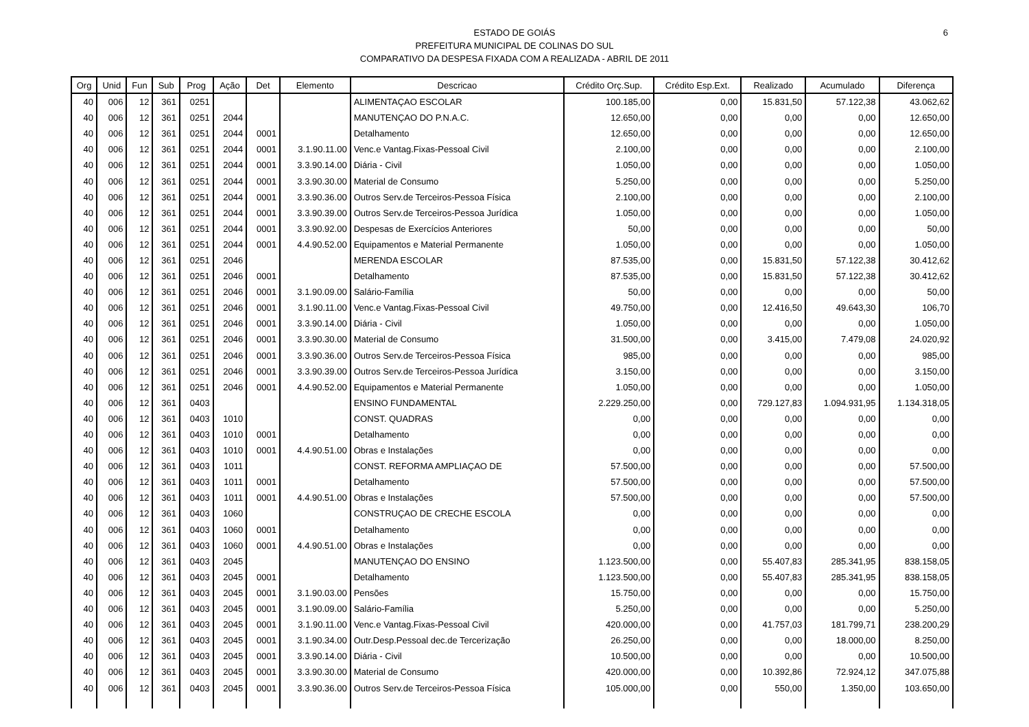6
ESTADO DE GOIÁS
PREFEITURA MUNICIPAL DE COLINAS DO SUL
COMPARATIVO DA DESPESA FIXADA COM A REALIZADA - ABRIL DE 2011
| Org | Unid | Fun | Sub | Prog | Ação | Det | Elemento | Descricao | Crédito Orç.Sup. | Crédito Esp.Ext. | Realizado | Acumulado | Diferença |
| --- | --- | --- | --- | --- | --- | --- | --- | --- | --- | --- | --- | --- | --- |
| 40 | 006 | 12 | 361 | 0251 | | | | ALIMENTAÇAO ESCOLAR | 100.185,00 | 0,00 | 15.831,50 | 57.122,38 | 43.062,62 |
| 40 | 006 | 12 | 361 | 0251 | 2044 | | | MANUTENÇAO DO P.N.A.C. | 12.650,00 | 0,00 | 0,00 | 0,00 | 12.650,00 |
| 40 | 006 | 12 | 361 | 0251 | 2044 | 0001 | | Detalhamento | 12.650,00 | 0,00 | 0,00 | 0,00 | 12.650,00 |
| 40 | 006 | 12 | 361 | 0251 | 2044 | 0001 | 3.1.90.11.00 | Venc.e Vantag.Fixas-Pessoal Civil | 2.100,00 | 0,00 | 0,00 | 0,00 | 2.100,00 |
| 40 | 006 | 12 | 361 | 0251 | 2044 | 0001 | 3.3.90.14.00 | Diária - Civil | 1.050,00 | 0,00 | 0,00 | 0,00 | 1.050,00 |
| 40 | 006 | 12 | 361 | 0251 | 2044 | 0001 | 3.3.90.30.00 | Material de Consumo | 5.250,00 | 0,00 | 0,00 | 0,00 | 5.250,00 |
| 40 | 006 | 12 | 361 | 0251 | 2044 | 0001 | 3.3.90.36.00 | Outros Serv.de Terceiros-Pessoa Física | 2.100,00 | 0,00 | 0,00 | 0,00 | 2.100,00 |
| 40 | 006 | 12 | 361 | 0251 | 2044 | 0001 | 3.3.90.39.00 | Outros Serv.de Terceiros-Pessoa Jurídica | 1.050,00 | 0,00 | 0,00 | 0,00 | 1.050,00 |
| 40 | 006 | 12 | 361 | 0251 | 2044 | 0001 | 3.3.90.92.00 | Despesas de Exercícios Anteriores | 50,00 | 0,00 | 0,00 | 0,00 | 50,00 |
| 40 | 006 | 12 | 361 | 0251 | 2044 | 0001 | 4.4.90.52.00 | Equipamentos e Material Permanente | 1.050,00 | 0,00 | 0,00 | 0,00 | 1.050,00 |
| 40 | 006 | 12 | 361 | 0251 | 2046 | | | MERENDA ESCOLAR | 87.535,00 | 0,00 | 15.831,50 | 57.122,38 | 30.412,62 |
| 40 | 006 | 12 | 361 | 0251 | 2046 | 0001 | | Detalhamento | 87.535,00 | 0,00 | 15.831,50 | 57.122,38 | 30.412,62 |
| 40 | 006 | 12 | 361 | 0251 | 2046 | 0001 | 3.1.90.09.00 | Salário-Família | 50,00 | 0,00 | 0,00 | 0,00 | 50,00 |
| 40 | 006 | 12 | 361 | 0251 | 2046 | 0001 | 3.1.90.11.00 | Venc.e Vantag.Fixas-Pessoal Civil | 49.750,00 | 0,00 | 12.416,50 | 49.643,30 | 106,70 |
| 40 | 006 | 12 | 361 | 0251 | 2046 | 0001 | 3.3.90.14.00 | Diária - Civil | 1.050,00 | 0,00 | 0,00 | 0,00 | 1.050,00 |
| 40 | 006 | 12 | 361 | 0251 | 2046 | 0001 | 3.3.90.30.00 | Material de Consumo | 31.500,00 | 0,00 | 3.415,00 | 7.479,08 | 24.020,92 |
| 40 | 006 | 12 | 361 | 0251 | 2046 | 0001 | 3.3.90.36.00 | Outros Serv.de Terceiros-Pessoa Física | 985,00 | 0,00 | 0,00 | 0,00 | 985,00 |
| 40 | 006 | 12 | 361 | 0251 | 2046 | 0001 | 3.3.90.39.00 | Outros Serv.de Terceiros-Pessoa Jurídica | 3.150,00 | 0,00 | 0,00 | 0,00 | 3.150,00 |
| 40 | 006 | 12 | 361 | 0251 | 2046 | 0001 | 4.4.90.52.00 | Equipamentos e Material Permanente | 1.050,00 | 0,00 | 0,00 | 0,00 | 1.050,00 |
| 40 | 006 | 12 | 361 | 0403 | | | | ENSINO FUNDAMENTAL | 2.229.250,00 | 0,00 | 729.127,83 | 1.094.931,95 | 1.134.318,05 |
| 40 | 006 | 12 | 361 | 0403 | 1010 | | | CONST. QUADRAS | 0,00 | 0,00 | 0,00 | 0,00 | 0,00 |
| 40 | 006 | 12 | 361 | 0403 | 1010 | 0001 | | Detalhamento | 0,00 | 0,00 | 0,00 | 0,00 | 0,00 |
| 40 | 006 | 12 | 361 | 0403 | 1010 | 0001 | 4.4.90.51.00 | Obras e Instalações | 0,00 | 0,00 | 0,00 | 0,00 | 0,00 |
| 40 | 006 | 12 | 361 | 0403 | 1011 | | | CONST. REFORMA AMPLIAÇAO DE | 57.500,00 | 0,00 | 0,00 | 0,00 | 57.500,00 |
| 40 | 006 | 12 | 361 | 0403 | 1011 | 0001 | | Detalhamento | 57.500,00 | 0,00 | 0,00 | 0,00 | 57.500,00 |
| 40 | 006 | 12 | 361 | 0403 | 1011 | 0001 | 4.4.90.51.00 | Obras e Instalações | 57.500,00 | 0,00 | 0,00 | 0,00 | 57.500,00 |
| 40 | 006 | 12 | 361 | 0403 | 1060 | | | CONSTRUÇAO DE CRECHE ESCOLA | 0,00 | 0,00 | 0,00 | 0,00 | 0,00 |
| 40 | 006 | 12 | 361 | 0403 | 1060 | 0001 | | Detalhamento | 0,00 | 0,00 | 0,00 | 0,00 | 0,00 |
| 40 | 006 | 12 | 361 | 0403 | 1060 | 0001 | 4.4.90.51.00 | Obras e Instalações | 0,00 | 0,00 | 0,00 | 0,00 | 0,00 |
| 40 | 006 | 12 | 361 | 0403 | 2045 | | | MANUTENÇAO DO ENSINO | 1.123.500,00 | 0,00 | 55.407,83 | 285.341,95 | 838.158,05 |
| 40 | 006 | 12 | 361 | 0403 | 2045 | 0001 | | Detalhamento | 1.123.500,00 | 0,00 | 55.407,83 | 285.341,95 | 838.158,05 |
| 40 | 006 | 12 | 361 | 0403 | 2045 | 0001 | 3.1.90.03.00 | Pensões | 15.750,00 | 0,00 | 0,00 | 0,00 | 15.750,00 |
| 40 | 006 | 12 | 361 | 0403 | 2045 | 0001 | 3.1.90.09.00 | Salário-Família | 5.250,00 | 0,00 | 0,00 | 0,00 | 5.250,00 |
| 40 | 006 | 12 | 361 | 0403 | 2045 | 0001 | 3.1.90.11.00 | Venc.e Vantag.Fixas-Pessoal Civil | 420.000,00 | 0,00 | 41.757,03 | 181.799,71 | 238.200,29 |
| 40 | 006 | 12 | 361 | 0403 | 2045 | 0001 | 3.1.90.34.00 | Outr.Desp.Pessoal dec.de Tercerização | 26.250,00 | 0,00 | 0,00 | 18.000,00 | 8.250,00 |
| 40 | 006 | 12 | 361 | 0403 | 2045 | 0001 | 3.3.90.14.00 | Diária - Civil | 10.500,00 | 0,00 | 0,00 | 0,00 | 10.500,00 |
| 40 | 006 | 12 | 361 | 0403 | 2045 | 0001 | 3.3.90.30.00 | Material de Consumo | 420.000,00 | 0,00 | 10.392,86 | 72.924,12 | 347.075,88 |
| 40 | 006 | 12 | 361 | 0403 | 2045 | 0001 | 3.3.90.36.00 | Outros Serv.de Terceiros-Pessoa Física | 105.000,00 | 0,00 | 550,00 | 1.350,00 | 103.650,00 |